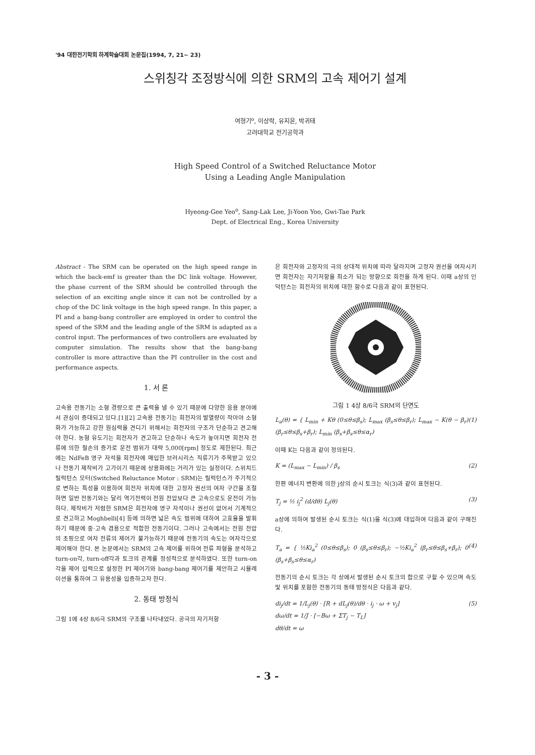'94 대한전기학회 하계학술대회 논문집(1994, 7, 21∼ 23)
스위칭각 조정방식에 의한 SRM의 고속 제어기 설계
여형기<sup>o</sup>, 이상락, 유지윤, 박귀태
고려대학교 전기공학과
High Speed Control of a Switched Reluctance Motor
Using a Leading Angle Manipulation
Hyeong-Gee Yeo<sup>o</sup>, Sang-Lak Lee, Ji-Yoon Yoo, Gwi-Tae Park
Dept. of Electrical Eng., Korea University
Abstract - The SRM can be operated on the high speed range in which the back-emf is greater than the DC link voltage. However, the phase current of the SRM should be controlled through the selection of an exciting angle since it can not be controlled by a chop of the DC link voltage in the high speed range. In this paper, a PI and a bang-bang controller are employed in order to control the speed of the SRM and the leading angle of the SRM is adapted as a control input. The performances of two controllers are evaluated by computer simulation. The results show that the bang-bang controller is more attractive than the PI controller in the cost and performance aspects.
1. 서 론
고속용 전동기는 소형 경량으로 큰 출력을 낼 수 있기 때문에 다양한 응용 분야에서 관심이 증대되고 있다.[1][2] 고속용 전동기는 회전자의 발열량이 작아야 소형화가 가능하고 강한 원심력을 견디기 위해서는 회전자의 구조가 단순하고 견고해야 한다. 농형 유도기는 회전자가 견고하고 단순하나 속도가 높아지면 회전자 전류에 의한 철손의 증가로 운전 범위가 대략 5,000[rpm] 정도로 제한된다. 최근에는 NdFeB 영구 자석을 회전자에 매입한 브러시리스 직류기가 주목받고 있으나 전동기 제작비가 고가이기 때문에 상용화에는 거리가 있는 실정이다. 스위치드 릴럭턴스 모터(Switched Reluctance Motor : SRM)는 릴럭턴스가 주기적으로 변하는 특성을 이용하여 회전자 위치에 대한 고정자 권선의 여자 구간을 조절하면 일반 전동기와는 달리 역기전력이 전원 전압보다 큰 고속으로도 운전이 가능하다. 제작비가 저렴한 SRM은 회전자에 영구 자석이나 권선이 없어서 기계적으로 견고하고 Moghbelli[4] 등에 의하면 넓은 속도 범위에 대하여 고효율을 발휘하기 때문에 중·고속 겸용으로 적합한 전동기이다. 그러나 고속에서는 전원 전압의 초핑으로 여자 전류의 제어가 불가능하기 때문에 전동기의 속도는 여자각으로 제어해야 한다. 본 논문에서는 SRM의 고속 제어를 위하여 전류 파형을 분석하고 turn-on각, turn-off각과 토크의 관계를 정성적으로 분석하였다. 또한 turn-on각을 제어 입력으로 설정한 PI 제어기와 bang-bang 제어기를 제안하고 시뮬레이션을 통하여 그 유용성을 입증하고자 한다.
2. 동태 방정식
그림 1에 4상 8/6극 SRM의 구조를 나타내었다. 공극의 자기저항
은 회전자와 고정자의 극의 상대적 위치에 따라 달라지며 고정자 권선을 여자시키면 회전자는 자기저항을 최소가 되는 방향으로 회전을 하게 된다. 이때 a상의 인덕턴스는 회전자의 위치에 대한 함수로 다음과 같이 표현된다.
그림 1 4상 8/6극 SRM의 단면도
L<sub>a</sub>(θ) = { L<sub>min</sub> + Kθ (0≤θ≤β<sub>s</sub>); L<sub>max</sub> (β<sub>s</sub>≤θ≤β<sub>r</sub>); L<sub>max</sub> − K(θ − β<sub>r</sub>) (β<sub>r</sub>≤θ≤β<sub>s</sub>+β<sub>r</sub>); L<sub>min</sub> (β<sub>s</sub>+β<sub>s</sub>≤θ≤α<sub>r</sub>) (1)
이때 K는 다음과 같이 정의된다.
K = (L<sub>max</sub> − L<sub>min</sub>) / β<sub>s</sub> (2)
한편 에너지 변환에 의한 j상의 순시 토크는 식(3)과 같이 표현된다.
T<sub>j</sub> = ½ i<sub>j</sub><sup>2</sup> (d/dθ) L<sub>j</sub>(θ) (3)
a상에 의하여 발생된 순시 토크는 식(1)을 식(3)에 대입하여 다음과 같이 구해진다.
T<sub>a</sub> = { ½Ki<sub>a</sub><sup>2</sup> (0≤θ≤β<sub>s</sub>); 0 (β<sub>s</sub>≤θ≤β<sub>r</sub>); −½Ki<sub>a</sub><sup>2</sup> (β<sub>r</sub>≤θ≤β<sub>s</sub>+β<sub>r</sub>); 0 (β<sub>s</sub>+β<sub>s</sub>≤θ≤α<sub>r</sub>) (4)
전동기의 순시 토크는 각 상에서 발생된 순시 토크의 합으로 구할 수 있으며 속도 및 위치를 포함한 전동기의 동태 방정식은 다음과 같다.
di<sub>j</sub>/dt = 1/L<sub>j</sub>(θ) · [R + dL<sub>j</sub>(θ)/dθ · i<sub>j</sub> · ω + v<sub>j</sub>]
dω/dt = 1/J · [−Bω + ΣT<sub>j</sub> − T<sub>L</sub>]
dθ/dt = ω (5)
- 3 -